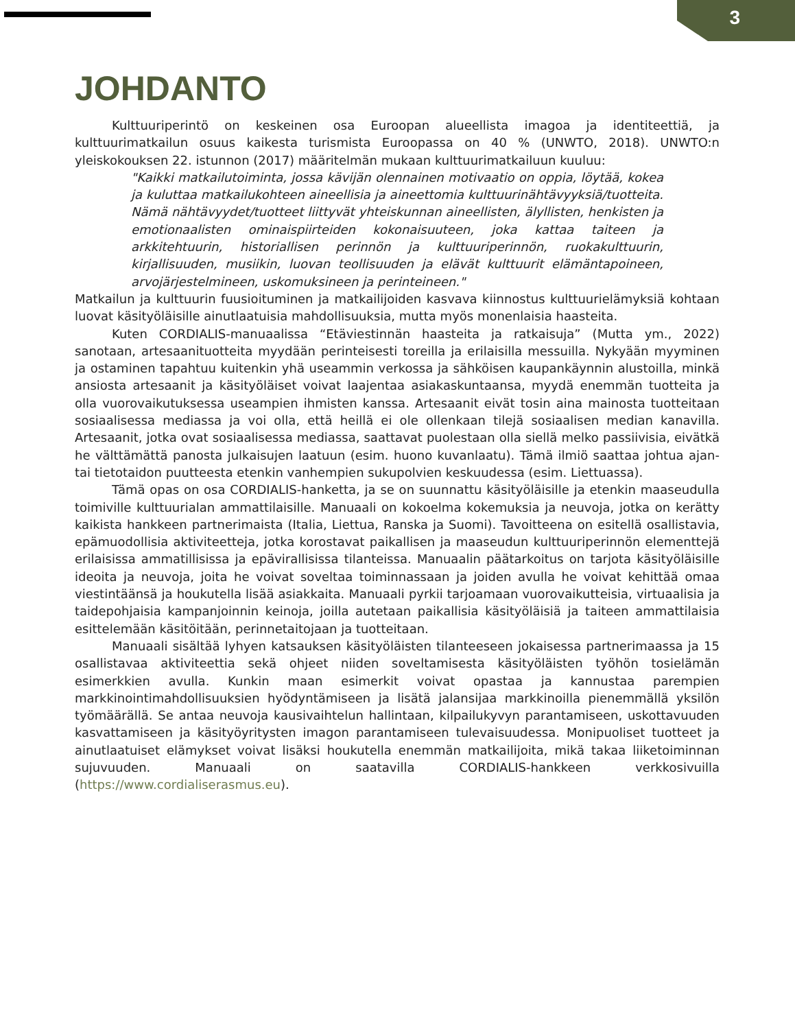3
JOHDANTO
Kulttuuriperintö on keskeinen osa Euroopan alueellista imagoa ja identiteettiä, ja kulttuurimatkailun osuus kaikesta turismista Euroopassa on 40 % (UNWTO, 2018). UNWTO:n yleiskokouksen 22. istunnon (2017) määritelmän mukaan kulttuurimatkailuun kuuluu:
"Kaikki matkailutoiminta, jossa kävijän olennainen motivaatio on oppia, löytää, kokea ja kuluttaa matkailukohteen aineellisia ja aineettomia kulttuurinähtävyyksiä/tuotteita. Nämä nähtävyydet/tuotteet liittyvät yhteiskunnan aineellisten, älyllisten, henkisten ja emotionaalisten ominaispiirteiden kokonaisuuteen, joka kattaa taiteen ja arkkitehtuurin, historiallisen perinnön ja kulttuuriperinnön, ruokakulttuurin, kirjallisuuden, musiikin, luovan teollisuuden ja elävät kulttuurit elämäntapoineen, arvojärjestelmineen, uskomuksineen ja perinteineen."
Matkailun ja kulttuurin fuusioituminen ja matkailijoiden kasvava kiinnostus kulttuurielämyksiä kohtaan luovat käsityöläisille ainutlaatuisia mahdollisuuksia, mutta myös monenlaisia haasteita.
Kuten CORDIALIS-manuaalissa “Etäviestinnän haasteita ja ratkaisuja” (Mutta ym., 2022) sanotaan, artesaanituotteita myydään perinteisesti toreilla ja erilaisilla messuilla. Nykyään myyminen ja ostaminen tapahtuu kuitenkin yhä useammin verkossa ja sähköisen kaupankäynnin alustoilla, minkä ansiosta artesaanit ja käsityöläiset voivat laajentaa asiakaskuntaansa, myydä enemmän tuotteita ja olla vuorovaikutuksessa useampien ihmisten kanssa. Artesaanit eivät tosin aina mainosta tuotteitaan sosiaalisessa mediassa ja voi olla, että heillä ei ole ollenkaan tilejä sosiaalisen median kanavilla. Artesaanit, jotka ovat sosiaalisessa mediassa, saattavat puolestaan olla siellä melko passiivisia, eivätkä he välttämättä panosta julkaisujen laatuun (esim. huono kuvanlaatu). Tämä ilmiö saattaa johtua ajan- tai tietotaidon puutteesta etenkin vanhempien sukupolvien keskuudessa (esim. Liettuassa).
Tämä opas on osa CORDIALIS-hanketta, ja se on suunnattu käsityöläisille ja etenkin maaseudulla toimiville kulttuurialan ammattilaisille. Manuaali on kokoelma kokemuksia ja neuvoja, jotka on kerätty kaikista hankkeen partnerimaista (Italia, Liettua, Ranska ja Suomi). Tavoitteena on esitellä osallistavia, epämuodollisia aktiviteetteja, jotka korostavat paikallisen ja maaseudun kulttuuriperinnön elementtejä erilaisissa ammatillisissa ja epävirallisissa tilanteissa. Manuaalin päätarkoitus on tarjota käsityöläisille ideoita ja neuvoja, joita he voivat soveltaa toiminnassaan ja joiden avulla he voivat kehittää omaa viestintäänsä ja houkutella lisää asiakkaita. Manuaali pyrkii tarjoamaan vuorovaikutteisia, virtuaalisia ja taidepohjaisia kampanjoinnin keinoja, joilla autetaan paikallisia käsityöläisiä ja taiteen ammattilaisia esittelemään käsitöitään, perinnetaitojaan ja tuotteitaan.
Manuaali sisältää lyhyen katsauksen käsityöläisten tilanteeseen jokaisessa partnerimaassa ja 15 osallistavaa aktiviteettia sekä ohjeet niiden soveltamisesta käsityöläisten työhön tosielämän esimerkkien avulla. Kunkin maan esimerkit voivat opastaa ja kannustaa parempien markkinointimahdollisuuksien hyödyntämiseen ja lisätä jalansijaa markkinoilla pienemmällä yksilön työmäärällä. Se antaa neuvoja kausivaihtelun hallintaan, kilpailukyvyn parantamiseen, uskottavuuden kasvattamiseen ja käsityöyritysten imagon parantamiseen tulevaisuudessa. Monipuoliset tuotteet ja ainutlaatuiset elämykset voivat lisäksi houkutella enemmän matkailijoita, mikä takaa liiketoiminnan sujuvuuden. Manuaali on saatavilla CORDIALIS-hankkeen verkkosivuilla (https://www.cordialiserasmus.eu).